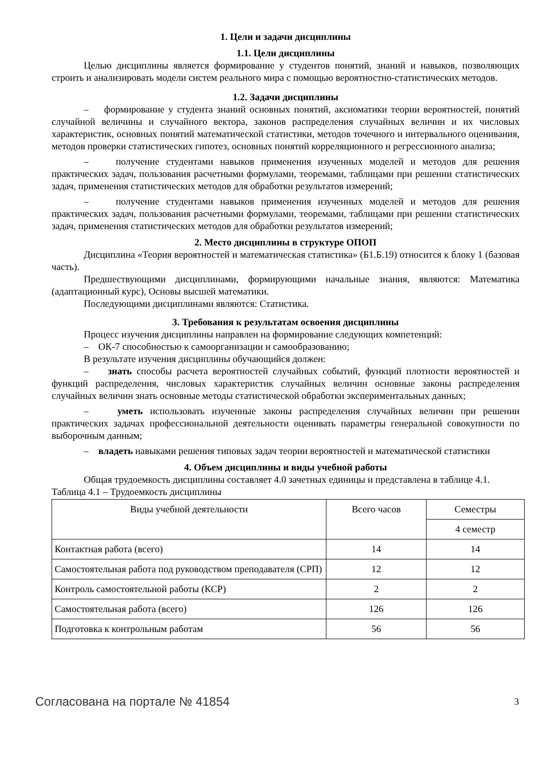1. Цели и задачи дисциплины
1.1. Цели дисциплины
Целью дисциплины является формирование у студентов понятий, знаний и навыков, позволяющих строить и анализировать модели систем реального мира с помощью вероятностно-статистических методов.
1.2. Задачи дисциплины
– формирование у студента знаний основных понятий, аксиоматики теории вероятностей, понятий случайной величины и случайного вектора, законов распределения случайных величин и их числовых характеристик, основных понятий математической статистики, методов точечного и интервального оценивания, методов проверки статистических гипотез, основных понятий корреляционного и регрессионного анализа;
– получение студентами навыков применения изученных моделей и методов для решения практических задач, пользования расчетными формулами, теоремами, таблицами при решении статистических задач, применения статистических методов для обработки результатов измерений;
– получение студентами навыков применения изученных моделей и методов для решения практических задач, пользования расчетными формулами, теоремами, таблицами при решении статистических задач, применения статистических методов для обработки результатов измерений;
2. Место дисциплины в структуре ОПОП
Дисциплина «Теория вероятностей и математическая статистика» (Б1.Б.19) относится к блоку 1 (базовая часть).
Предшествующими дисциплинами, формирующими начальные знания, являются: Математика (адаптационный курс), Основы высшей математики.
Последующими дисциплинами являются: Статистика.
3. Требования к результатам освоения дисциплины
Процесс изучения дисциплины направлен на формирование следующих компетенций:
– ОК-7 способностью к самоорганизации и самообразованию;
В результате изучения дисциплины обучающийся должен:
– знать способы расчета вероятностей случайных событий, функций плотности вероятностей и функций распределения, числовых характеристик случайных величин основные законы распределения случайных величин знать основные методы статистической обработки экспериментальных данных;
– уметь использовать изученные законы распределения случайных величин при решении практических задачах профессиональной деятельности оценивать параметры генеральной совокупности по выборочным данным;
– владеть навыками решения типовых задач теории вероятностей и математической статистики
4. Объем дисциплины и виды учебной работы
Общая трудоемкость дисциплины составляет 4.0 зачетных единицы и представлена в таблице 4.1.
Таблица 4.1 – Трудоемкость дисциплины
| Виды учебной деятельности | Всего часов | Семестры |
| --- | --- | --- |
| | | 4 семестр |
| Контактная работа (всего) | 14 | 14 |
| Самостоятельная работа под руководством преподавателя (СРП) | 12 | 12 |
| Контроль самостоятельной работы (КСР) | 2 | 2 |
| Самостоятельная работа (всего) | 126 | 126 |
| Подготовка к контрольным работам | 56 | 56 |
Согласована на портале № 41854 3